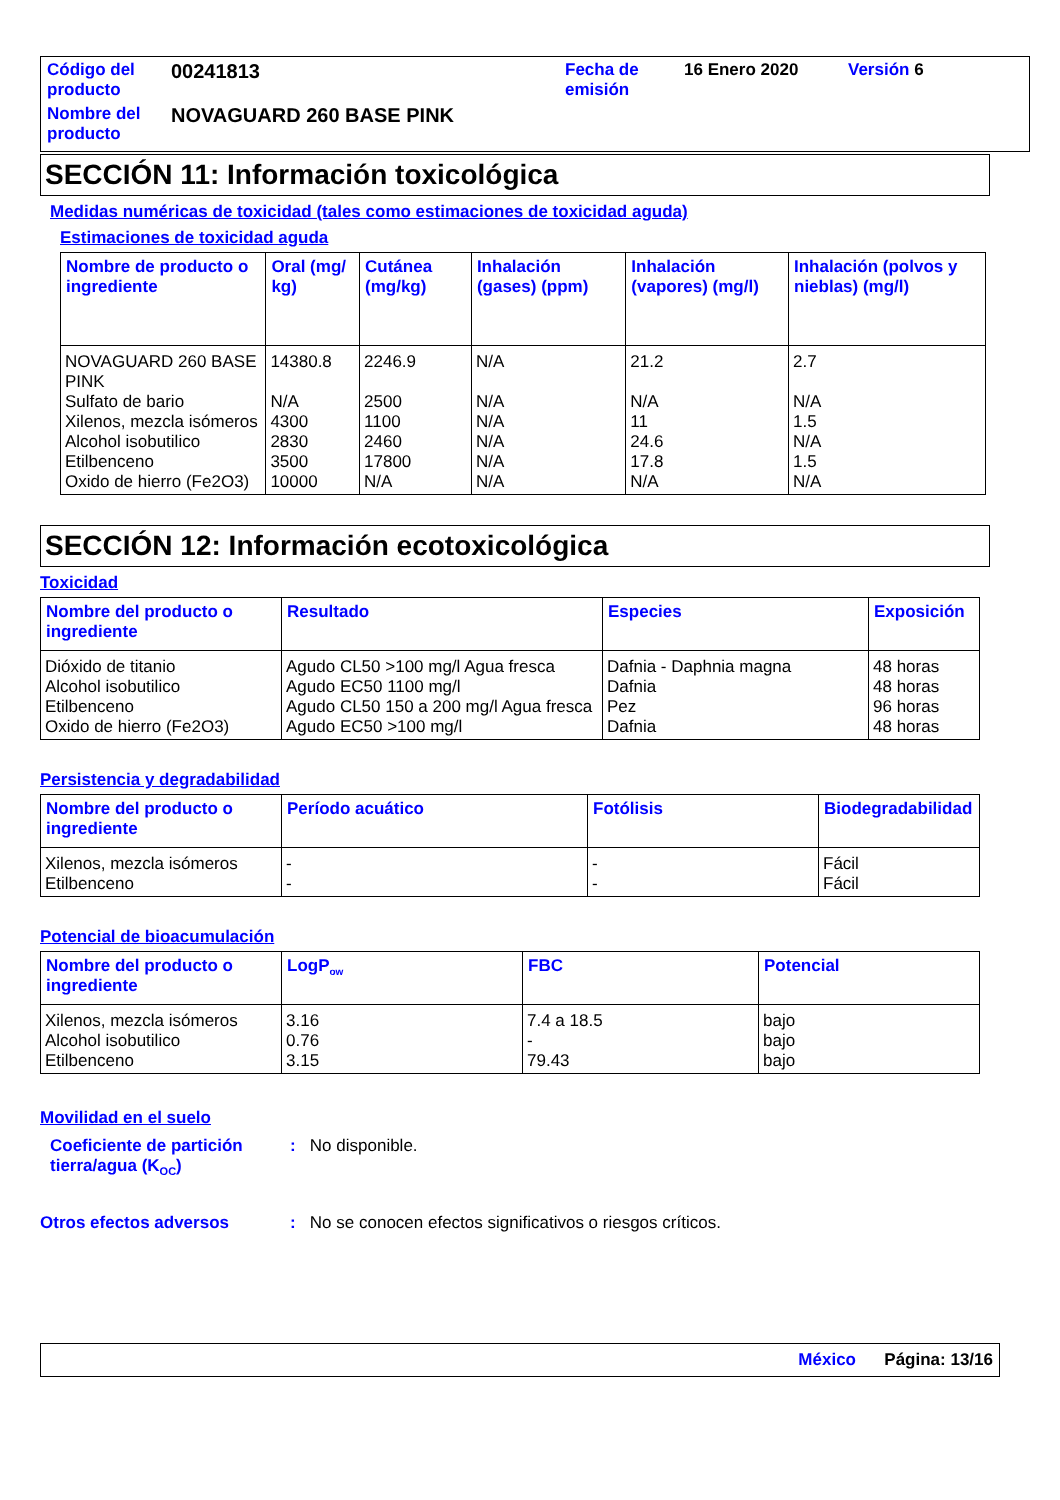| Código del producto | 00241813 | Fecha de emisión | 16 Enero 2020 | Versión 6 |
| Nombre del producto | NOVAGUARD 260 BASE PINK | | | |
SECCIÓN 11: Información toxicológica
Medidas numéricas de toxicidad (tales como estimaciones de toxicidad aguda)
Estimaciones de toxicidad aguda
| Nombre de producto o ingrediente | Oral (mg/ kg) | Cutánea (mg/kg) | Inhalación (gases) (ppm) | Inhalación (vapores) (mg/l) | Inhalación (polvos y nieblas) (mg/l) |
| --- | --- | --- | --- | --- | --- |
| NOVAGUARD 260 BASE PINK | 14380.8 | 2246.9 | N/A | 21.2 | 2.7 |
| Sulfato de bario | N/A | 2500 | N/A | N/A | N/A |
| Xilenos, mezcla isómeros | 4300 | 1100 | N/A | 11 | 1.5 |
| Alcohol isobutilico | 2830 | 2460 | N/A | 24.6 | N/A |
| Etilbenceno | 3500 | 17800 | N/A | 17.8 | 1.5 |
| Oxido de hierro (Fe2O3) | 10000 | N/A | N/A | N/A | N/A |
SECCIÓN 12: Información ecotoxicológica
Toxicidad
| Nombre del producto o ingrediente | Resultado | Especies | Exposición |
| --- | --- | --- | --- |
| Dióxido de titanio | Agudo CL50 >100 mg/l Agua fresca | Dafnia - Daphnia magna | 48 horas |
| Alcohol isobutilico | Agudo EC50 1100 mg/l | Dafnia | 48 horas |
| Etilbenceno | Agudo CL50 150 a 200 mg/l Agua fresca | Pez | 96 horas |
| Oxido de hierro (Fe2O3) | Agudo EC50 >100 mg/l | Dafnia | 48 horas |
Persistencia y degradabilidad
| Nombre del producto o ingrediente | Período acuático | Fotólisis | Biodegradabilidad |
| --- | --- | --- | --- |
| Xilenos, mezcla isómeros | - | - | Fácil |
| Etilbenceno | - | - | Fácil |
Potencial de bioacumulación
| Nombre del producto o ingrediente | LogP<sub>ow</sub> | FBC | Potencial |
| --- | --- | --- | --- |
| Xilenos, mezcla isómeros | 3.16 | 7.4 a 18.5 | bajo |
| Alcohol isobutilico | 0.76 | - | bajo |
| Etilbenceno | 3.15 | 79.43 | bajo |
Movilidad en el suelo
Coeficiente de partición tierra/agua (K<sub>OC</sub>)
: No disponible.
Otros efectos adversos : No se conocen efectos significativos o riesgos críticos.
México Página: 13/16